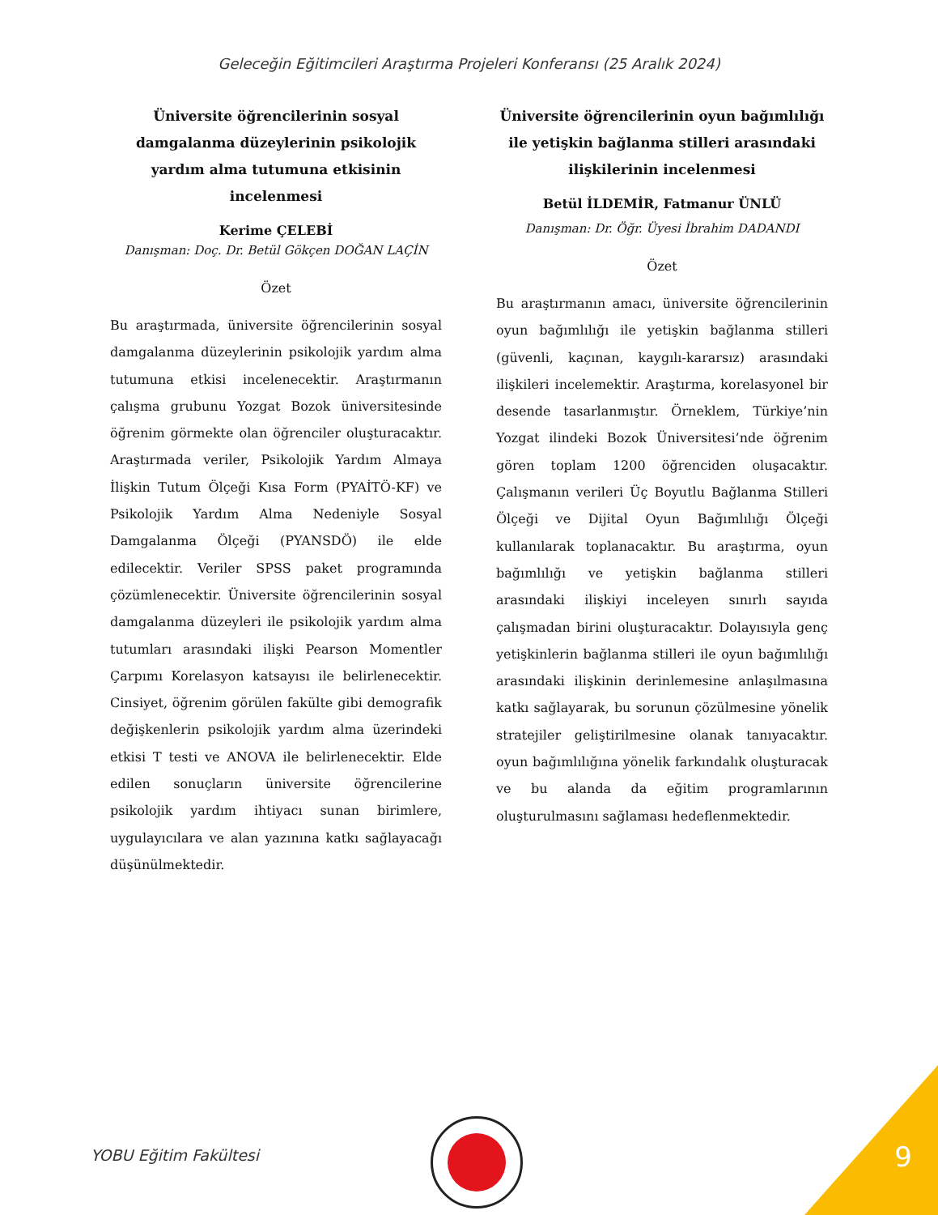Geleceğin Eğitimcileri Araştırma Projeleri Konferansı (25 Aralık 2024)
Üniversite öğrencilerinin sosyal damgalanma düzeylerinin psikolojik yardım alma tutumuna etkisinin incelenmesi
Kerime ÇELEBİ
Danışman: Doç. Dr. Betül Gökçen DOĞAN LAÇİN
Özet
Bu araştırmada, üniversite öğrencilerinin sosyal damgalanma düzeylerinin psikolojik yardım alma tutumuna etkisi incelenecektir. Araştırmanın çalışma grubunu Yozgat Bozok üniversitesinde öğrenim görmekte olan öğrenciler oluşturacaktır. Araştırmada veriler, Psikolojik Yardım Almaya İlişkin Tutum Ölçeği Kısa Form (PYAİTÖ-KF) ve Psikolojik Yardım Alma Nedeniyle Sosyal Damgalanma Ölçeği (PYANSDÖ) ile elde edilecektir. Veriler SPSS paket programında çözümlenecektir. Üniversite öğrencilerinin sosyal damgalanma düzeyleri ile psikolojik yardım alma tutumları arasındaki ilişki Pearson Momentler Çarpımı Korelasyon katsayısı ile belirlenecektir. Cinsiyet, öğrenim görülen fakülte gibi demografik değişkenlerin psikolojik yardım alma üzerindeki etkisi T testi ve ANOVA ile belirlenecektir. Elde edilen sonuçların üniversite öğrencilerine psikolojik yardım ihtiyacı sunan birimlere, uygulayıcılara ve alan yazınına katkı sağlayacağı düşünülmektedir.
Üniversite öğrencilerinin oyun bağımlılığı ile yetişkin bağlanma stilleri arasındaki ilişkilerinin incelenmesi
Betül İLDEMİR, Fatmanur ÜNLÜ
Danışman: Dr. Öğr. Üyesi İbrahim DADANDI
Özet
Bu araştırmanın amacı, üniversite öğrencilerinin oyun bağımlılığı ile yetişkin bağlanma stilleri (güvenli, kaçınan, kaygılı-kararsız) arasındaki ilişkileri incelemektir. Araştırma, korelasyonel bir desende tasarlanmıştır. Örneklem, Türkiye’nin Yozgat ilindeki Bozok Üniversitesi’nde öğrenim gören toplam 1200 öğrenciden oluşacaktır. Çalışmanın verileri Üç Boyutlu Bağlanma Stilleri Ölçeği ve Dijital Oyun Bağımlılığı Ölçeği kullanılarak toplanacaktır. Bu araştırma, oyun bağımlılığı ve yetişkin bağlanma stilleri arasındaki ilişkiyi inceleyen sınırlı sayıda çalışmadan birini oluşturacaktır. Dolayısıyla genç yetişkinlerin bağlanma stilleri ile oyun bağımlılığı arasındaki ilişkinin derinlemesine anlaşılmasına katkı sağlayarak, bu sorunun çözülmesine yönelik stratejiler geliştirilmesine olanak tanıyacaktır. oyun bağımlılığına yönelik farkındalık oluşturacak ve bu alanda da eğitim programlarının oluşturulmasını sağlaması hedeflenmektedir.
YOBU Eğitim Fakültesi 9